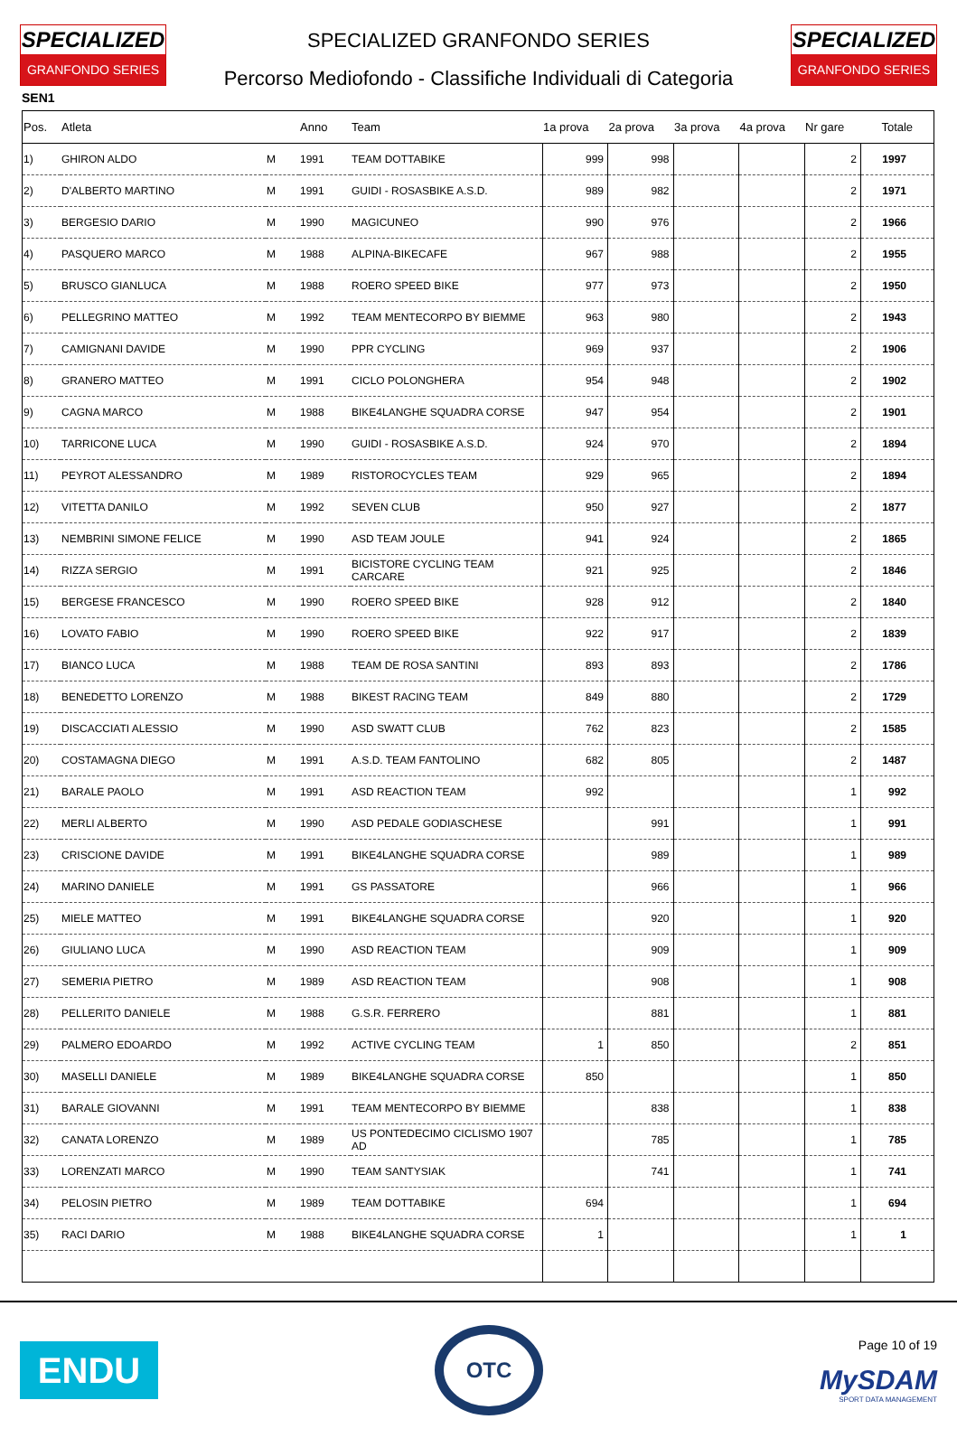SPECIALIZED
GRANFONDO SERIES
SPECIALIZED GRANFONDO SERIES
Percorso Mediofondo - Classifiche Individuali di Categoria
SPECIALIZED
GRANFONDO SERIES
SEN1
| Pos. | Atleta | | Anno | Team | 1a prova | 2a prova | 3a prova | 4a prova | Nr gare | Totale |
| --- | --- | --- | --- | --- | --- | --- | --- | --- | --- | --- |
| 1) | GHIRON ALDO | M | 1991 | TEAM DOTTABIKE | 999 | 998 | | | 2 | 1997 |
| 2) | D'ALBERTO MARTINO | M | 1991 | GUIDI - ROSASBIKE A.S.D. | 989 | 982 | | | 2 | 1971 |
| 3) | BERGESIO DARIO | M | 1990 | MAGICUNEO | 990 | 976 | | | 2 | 1966 |
| 4) | PASQUERO MARCO | M | 1988 | ALPINA-BIKECAFE | 967 | 988 | | | 2 | 1955 |
| 5) | BRUSCO GIANLUCA | M | 1988 | ROERO SPEED BIKE | 977 | 973 | | | 2 | 1950 |
| 6) | PELLEGRINO MATTEO | M | 1992 | TEAM MENTECORPO BY BIEMME | 963 | 980 | | | 2 | 1943 |
| 7) | CAMIGNANI DAVIDE | M | 1990 | PPR CYCLING | 969 | 937 | | | 2 | 1906 |
| 8) | GRANERO MATTEO | M | 1991 | CICLO POLONGHERA | 954 | 948 | | | 2 | 1902 |
| 9) | CAGNA MARCO | M | 1988 | BIKE4LANGHE SQUADRA CORSE | 947 | 954 | | | 2 | 1901 |
| 10) | TARRICONE LUCA | M | 1990 | GUIDI - ROSASBIKE A.S.D. | 924 | 970 | | | 2 | 1894 |
| 11) | PEYROT ALESSANDRO | M | 1989 | RISTOROCYCLES TEAM | 929 | 965 | | | 2 | 1894 |
| 12) | VITETTA DANILO | M | 1992 | SEVEN CLUB | 950 | 927 | | | 2 | 1877 |
| 13) | NEMBRINI SIMONE FELICE | M | 1990 | ASD TEAM JOULE | 941 | 924 | | | 2 | 1865 |
| 14) | RIZZA SERGIO | M | 1991 | BICISTORE CYCLING TEAM CARCARE | 921 | 925 | | | 2 | 1846 |
| 15) | BERGESE FRANCESCO | M | 1990 | ROERO SPEED BIKE | 928 | 912 | | | 2 | 1840 |
| 16) | LOVATO FABIO | M | 1990 | ROERO SPEED BIKE | 922 | 917 | | | 2 | 1839 |
| 17) | BIANCO LUCA | M | 1988 | TEAM DE ROSA SANTINI | 893 | 893 | | | 2 | 1786 |
| 18) | BENEDETTO LORENZO | M | 1988 | BIKEST RACING TEAM | 849 | 880 | | | 2 | 1729 |
| 19) | DISCACCIATI ALESSIO | M | 1990 | ASD SWATT CLUB | 762 | 823 | | | 2 | 1585 |
| 20) | COSTAMAGNA DIEGO | M | 1991 | A.S.D. TEAM FANTOLINO | 682 | 805 | | | 2 | 1487 |
| 21) | BARALE PAOLO | M | 1991 | ASD REACTION TEAM | 992 | | | | 1 | 992 |
| 22) | MERLI ALBERTO | M | 1990 | ASD PEDALE GODIASCHESE | | 991 | | | 1 | 991 |
| 23) | CRISCIONE DAVIDE | M | 1991 | BIKE4LANGHE SQUADRA CORSE | | 989 | | | 1 | 989 |
| 24) | MARINO DANIELE | M | 1991 | GS PASSATORE | | 966 | | | 1 | 966 |
| 25) | MIELE MATTEO | M | 1991 | BIKE4LANGHE SQUADRA CORSE | | 920 | | | 1 | 920 |
| 26) | GIULIANO LUCA | M | 1990 | ASD REACTION TEAM | | 909 | | | 1 | 909 |
| 27) | SEMERIA PIETRO | M | 1989 | ASD REACTION TEAM | | 908 | | | 1 | 908 |
| 28) | PELLERITO DANIELE | M | 1988 | G.S.R. FERRERO | | 881 | | | 1 | 881 |
| 29) | PALMERO EDOARDO | M | 1992 | ACTIVE CYCLING TEAM | 1 | 850 | | | 2 | 851 |
| 30) | MASELLI DANIELE | M | 1989 | BIKE4LANGHE SQUADRA CORSE | 850 | | | | 1 | 850 |
| 31) | BARALE GIOVANNI | M | 1991 | TEAM MENTECORPO BY BIEMME | | 838 | | | 1 | 838 |
| 32) | CANATA LORENZO | M | 1989 | US PONTEDECIMO CICLISMO 1907 AD | | 785 | | | 1 | 785 |
| 33) | LORENZATI MARCO | M | 1990 | TEAM SANTYSIAK | | 741 | | | 1 | 741 |
| 34) | PELOSIN PIETRO | M | 1989 | TEAM DOTTABIKE | 694 | | | | 1 | 694 |
| 35) | RACI DARIO | M | 1988 | BIKE4LANGHE SQUADRA CORSE | 1 | | | | 1 | 1 |
ENDU
OTC
Page 10 of 19
MySDAM
SPORT DATA MANAGEMENT